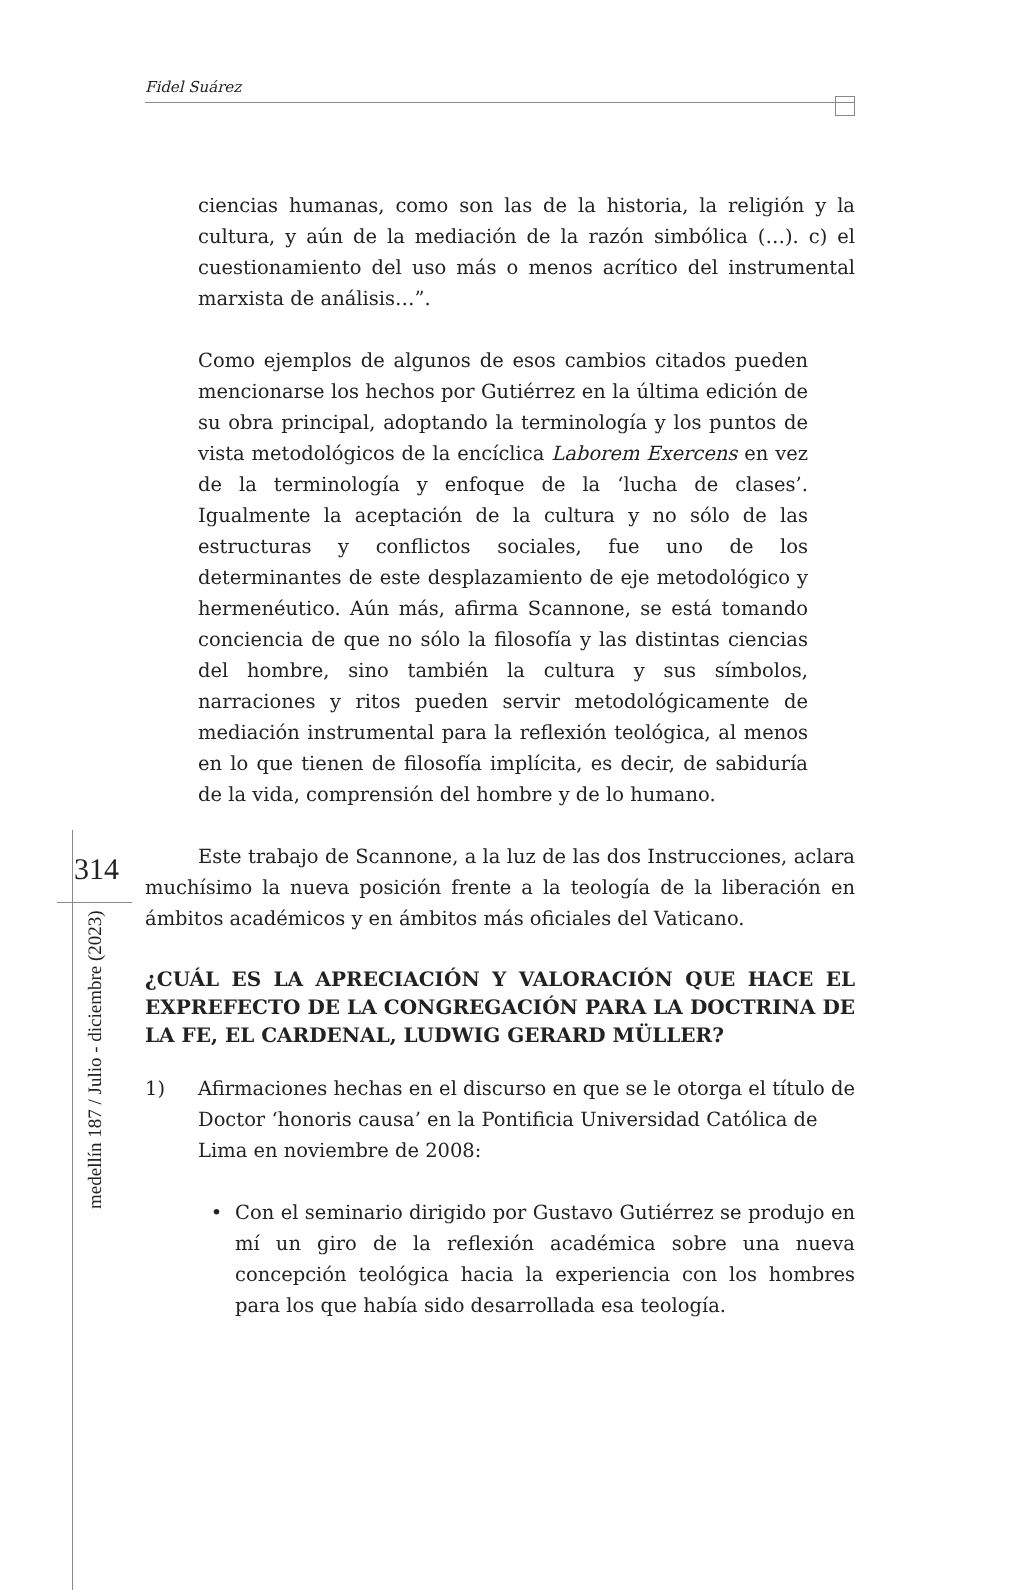Fidel Suárez
ciencias humanas, como son las de la historia, la religión y la cultura, y aún de la mediación de la razón simbólica (…). c) el cuestionamiento del uso más o menos acrítico del instrumental marxista de análisis…”.
Como ejemplos de algunos de esos cambios citados pueden mencionarse los hechos por Gutiérrez en la última edición de su obra principal, adoptando la terminología y los puntos de vista metodológicos de la encíclica Laborem Exercens en vez de la terminología y enfoque de la ‘lucha de clases’. Igualmente la aceptación de la cultura y no sólo de las estructuras y conflictos sociales, fue uno de los determinantes de este desplazamiento de eje metodológico y hermenéutico. Aún más, afirma Scannone, se está tomando conciencia de que no sólo la filosofía y las distintas ciencias del hombre, sino también la cultura y sus símbolos, narraciones y ritos pueden servir metodológicamente de mediación instrumental para la reflexión teológica, al menos en lo que tienen de filosofía implícita, es decir, de sabiduría de la vida, comprensión del hombre y de lo humano.
Este trabajo de Scannone, a la luz de las dos Instrucciones, aclara muchísimo la nueva posición frente a la teología de la liberación en ámbitos académicos y en ámbitos más oficiales del Vaticano.
¿CUÁL ES LA APRECIACIÓN Y VALORACIÓN QUE HACE EL EXPREFECTO DE LA CONGREGACIÓN PARA LA DOCTRINA DE LA FE, EL CARDENAL, LUDWIG GERARD MÜLLER?
1) Afirmaciones hechas en el discurso en que se le otorga el título de Doctor ‘honoris causa’ en la Pontificia Universidad Católica de Lima en noviembre de 2008:
• Con el seminario dirigido por Gustavo Gutiérrez se produjo en mí un giro de la reflexión académica sobre una nueva concepción teológica hacia la experiencia con los hombres para los que había sido desarrollada esa teología.
314
medellín 187 / Julio - diciembre (2023)